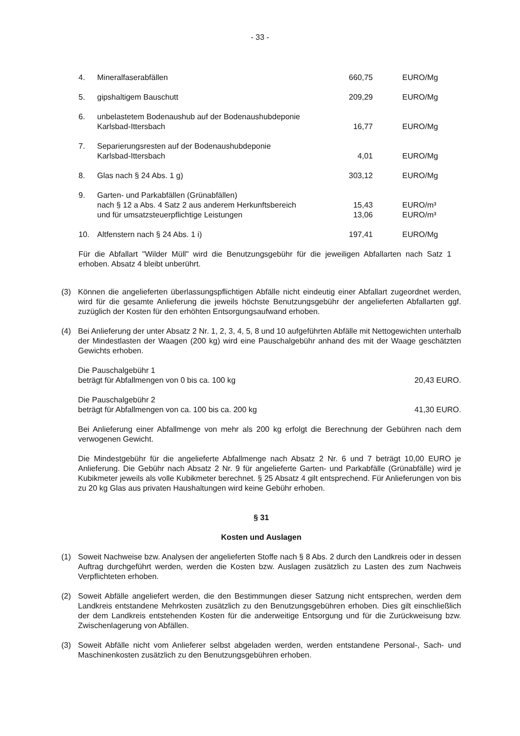- 33 -
| 4. | Mineralfaserabfällen | 660,75 | EURO/Mg |
| 5. | gipshaltigem Bauschutt | 209,29 | EURO/Mg |
| 6. | unbelastetem Bodenaushub auf der Bodenaushubdeponie Karlsbad-Ittersbach | 16,77 | EURO/Mg |
| 7. | Separierungsresten auf der Bodenaushubdeponie Karlsbad-Ittersbach | 4,01 | EURO/Mg |
| 8. | Glas nach § 24 Abs. 1 g) | 303,12 | EURO/Mg |
| 9. | Garten- und Parkabfällen (Grünabfällen) | | |
| | nach § 12 a Abs. 4 Satz 2 aus anderem Herkunftsbereich | 15,43 | EURO/m³ |
| | und für umsatzsteuerpflichtige Leistungen | 13,06 | EURO/m³ |
| 10. | Altfenstern nach § 24 Abs. 1 i) | 197,41 | EURO/Mg |
| Für die Abfallart "Wilder Müll" wird die Benutzungsgebühr für die jeweiligen Abfallarten nach Satz 1 erhoben. Absatz 4 bleibt unberührt. | | | |
(3) Können die angelieferten überlassungspflichtigen Abfälle nicht eindeutig einer Abfallart zugeordnet werden, wird für die gesamte Anlieferung die jeweils höchste Benutzungsgebühr der angelieferten Abfallarten ggf. zuzüglich der Kosten für den erhöhten Entsorgungsaufwand erhoben.
(4) Bei Anlieferung der unter Absatz 2 Nr. 1, 2, 3, 4, 5, 8 und 10 aufgeführten Abfälle mit Nettogewichten unterhalb der Mindestlasten der Waagen (200 kg) wird eine Pauschalgebühr anhand des mit der Waage geschätzten Gewichts erhoben.
Die Pauschalgebühr 1
beträgt für Abfallmengen von 0 bis ca. 100 kg 20,43 EURO.
Die Pauschalgebühr 2
beträgt für Abfallmengen von ca. 100 bis ca. 200 kg 41,30 EURO.
Bei Anlieferung einer Abfallmenge von mehr als 200 kg erfolgt die Berechnung der Gebühren nach dem verwogenen Gewicht.
Die Mindestgebühr für die angelieferte Abfallmenge nach Absatz 2 Nr. 6 und 7 beträgt 10,00 EURO je Anlieferung. Die Gebühr nach Absatz 2 Nr. 9 für angelieferte Garten- und Parkabfälle (Grünabfälle) wird je Kubikmeter jeweils als volle Kubikmeter berechnet. § 25 Absatz 4 gilt entsprechend. Für Anlieferungen von bis zu 20 kg Glas aus privaten Haushaltungen wird keine Gebühr erhoben.
§ 31
Kosten und Auslagen
(1) Soweit Nachweise bzw. Analysen der angelieferten Stoffe nach § 8 Abs. 2 durch den Landkreis oder in dessen Auftrag durchgeführt werden, werden die Kosten bzw. Auslagen zusätzlich zu Lasten des zum Nachweis Verpflichteten erhoben.
(2) Soweit Abfälle angeliefert werden, die den Bestimmungen dieser Satzung nicht entsprechen, werden dem Landkreis entstandene Mehrkosten zusätzlich zu den Benutzungsgebühren erhoben. Dies gilt einschließlich der dem Landkreis entstehenden Kosten für die anderweitige Entsorgung und für die Zurückweisung bzw. Zwischenlagerung von Abfällen.
(3) Soweit Abfälle nicht vom Anlieferer selbst abgeladen werden, werden entstandene Personal-, Sach- und Maschinenkosten zusätzlich zu den Benutzungsgebühren erhoben.